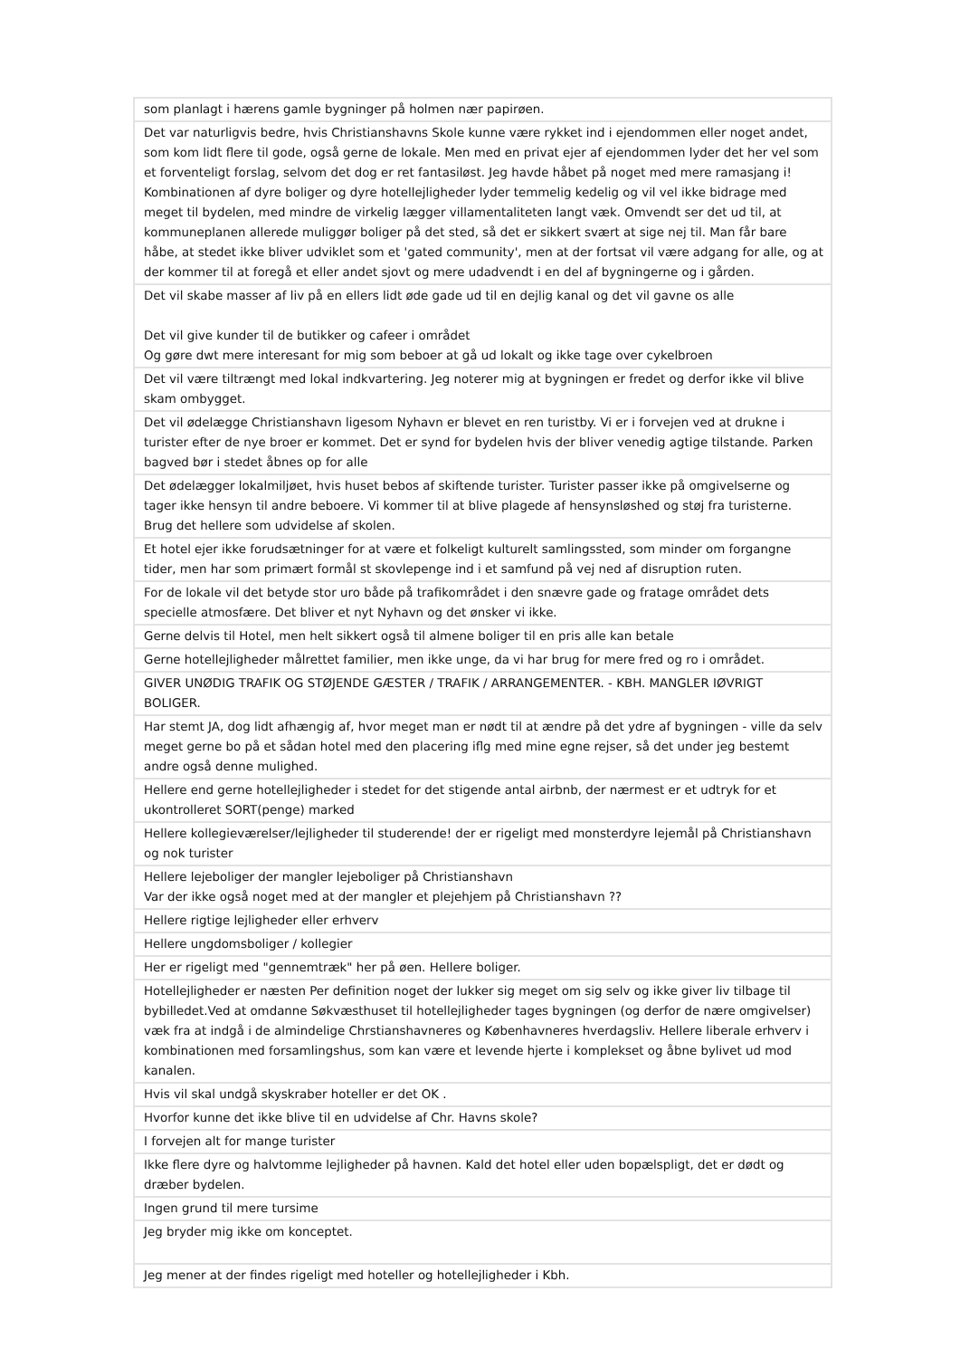| som planlagt i hærens gamle bygninger på holmen nær papirøen. |
| Det var naturligvis bedre, hvis Christianshavns Skole kunne være rykket ind i ejendommen eller noget andet, som kom lidt flere til gode, også gerne de lokale. Men med en privat ejer af ejendommen lyder det her vel som et forventeligt forslag, selvom det dog er ret fantasiløst. Jeg havde håbet på noget med mere ramasjang i! Kombinationen af dyre boliger og dyre hotellejligheder lyder temmelig kedelig og vil vel ikke bidrage med meget til bydelen, med mindre de virkelig lægger villamentaliteten langt væk. Omvendt ser det ud til, at kommuneplanen allerede muliggør boliger på det sted, så det er sikkert svært at sige nej til. Man får bare håbe, at stedet ikke bliver udviklet som et 'gated community', men at der fortsat vil være adgang for alle, og at der kommer til at foregå et eller andet sjovt og mere udadvendt i en del af bygningerne og i gården. |
| Det vil skabe masser af liv på en ellers lidt øde gade ud til en dejlig kanal og det vil gavne os alle Det vil give kunder til de butikker og cafeer i området Og gøre dwt mere interesant for mig som beboer at gå ud lokalt og ikke tage over cykelbroen |
| Det vil være tiltrængt med lokal indkvartering. Jeg noterer mig at bygningen er fredet og derfor ikke vil blive skam ombygget. |
| Det vil ødelægge Christianshavn ligesom Nyhavn er blevet en ren turistby. Vi er i forvejen ved at drukne i turister efter de nye broer er kommet. Det er synd for bydelen hvis der bliver venedig agtige tilstande. Parken bagved bør i stedet åbnes op for alle |
| Det ødelægger lokalmiljøet, hvis huset bebos af skiftende turister. Turister passer ikke på omgivelserne og tager ikke hensyn til andre beboere. Vi kommer til at blive plagede af hensynsløshed og støj fra turisterne. Brug det hellere som udvidelse af skolen. |
| Et hotel ejer ikke forudsætninger for at være et folkeligt kulturelt samlingssted, som minder om forgangne tider, men har som primært formål st skovlepenge ind i et samfund på vej ned af disruption ruten. |
| For de lokale vil det betyde stor uro både på trafikområdet i den snævre gade og fratage området dets specielle atmosfære. Det bliver et nyt Nyhavn og det ønsker vi ikke. |
| Gerne delvis til Hotel, men helt sikkert også til almene boliger til en pris alle kan betale |
| Gerne hotellejligheder målrettet familier, men ikke unge, da vi har brug for mere fred og ro i området. |
| GIVER UNØDIG TRAFIK OG STØJENDE GÆSTER / TRAFIK / ARRANGEMENTER. - KBH. MANGLER IØVRIGT BOLIGER. |
| Har stemt JA, dog lidt afhængig af, hvor meget man er nødt til at ændre på det ydre af bygningen - ville da selv meget gerne bo på et sådan hotel med den placering iflg med mine egne rejser, så det under jeg bestemt andre også denne mulighed. |
| Hellere end gerne hotellejligheder i stedet for det stigende antal airbnb, der nærmest er et udtryk for et ukontrolleret SORT(penge) marked |
| Hellere kollegieværelser/lejligheder til studerende! der er rigeligt med monsterdyre lejemål på Christianshavn og nok turister |
| Hellere lejeboliger der mangler lejeboliger på Christianshavn Var der ikke også noget med at der mangler et plejehjem på Christianshavn ?? |
| Hellere rigtige lejligheder eller erhverv |
| Hellere ungdomsboliger / kollegier |
| Her er rigeligt med "gennemtræk" her på øen. Hellere boliger. |
| Hotellejligheder er næsten Per definition noget der lukker sig meget om sig selv og ikke giver liv tilbage til bybilledet.Ved at omdanne Søkvæsthuset til hotellejligheder tages bygningen (og derfor de nære omgivelser) væk fra at indgå i de almindelige Chrstianshavneres og Københavneres hverdagsliv. Hellere liberale erhverv i kombinationen med forsamlingshus, som kan være et levende hjerte i komplekset og åbne bylivet ud mod kanalen. |
| Hvis vil skal undgå skyskraber hoteller er det OK . |
| Hvorfor kunne det ikke blive til en udvidelse af Chr. Havns skole? |
| I forvejen alt for mange turister |
| Ikke flere dyre og halvtomme lejligheder på havnen. Kald det hotel eller uden bopælspligt, det er dødt og dræber bydelen. |
| Ingen grund til mere tursime |
| Jeg bryder mig ikke om konceptet. |
| Jeg mener at der findes rigeligt med hoteller og hotellejligheder i Kbh. |